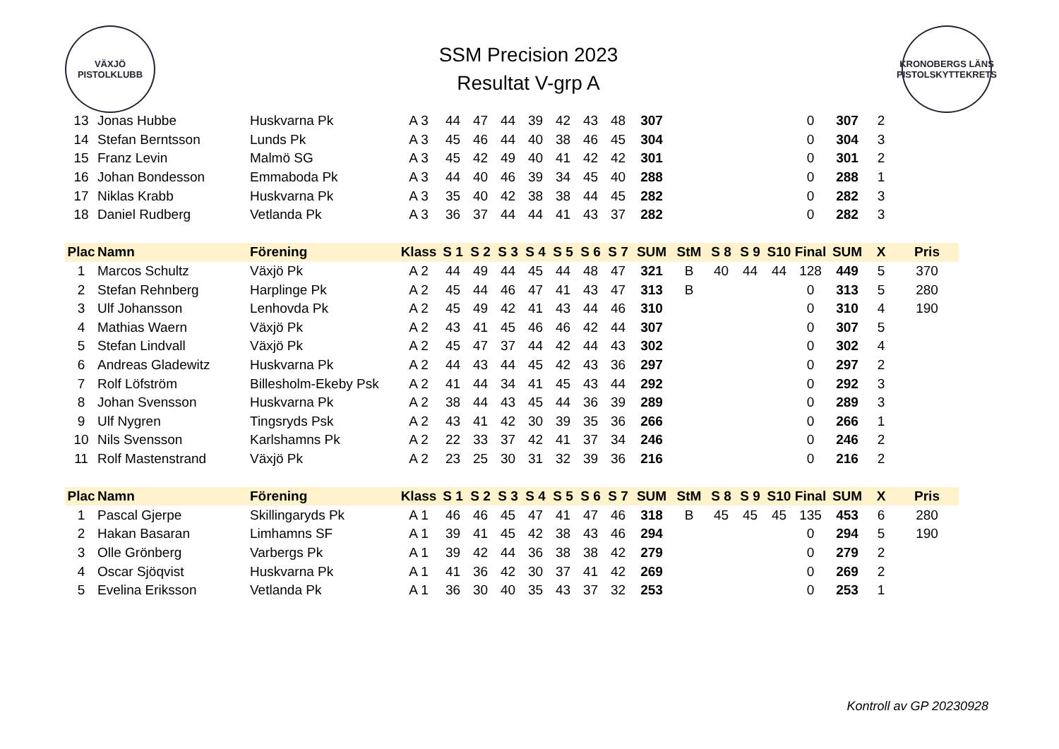VÄXJÖ
PISTOLKLUBB
SSM Precision 2023
Resultat V-grp A
KRONOBERGS LÄNS PISTOLSKYTTEKRETS
| 13 | Jonas Hubbe | Huskvarna Pk | A 3 | 44 | 47 | 44 | 39 | 42 | 43 | 48 | 307 | | | | | 0 | 307 | 2 | |
| 14 | Stefan Berntsson | Lunds Pk | A 3 | 45 | 46 | 44 | 40 | 38 | 46 | 45 | 304 | | | | | 0 | 304 | 3 | |
| 15 | Franz Levin | Malmö SG | A 3 | 45 | 42 | 49 | 40 | 41 | 42 | 42 | 301 | | | | | 0 | 301 | 2 | |
| 16 | Johan Bondesson | Emmaboda Pk | A 3 | 44 | 40 | 46 | 39 | 34 | 45 | 40 | 288 | | | | | 0 | 288 | 1 | |
| 17 | Niklas Krabb | Huskvarna Pk | A 3 | 35 | 40 | 42 | 38 | 38 | 44 | 45 | 282 | | | | | 0 | 282 | 3 | |
| 18 | Daniel Rudberg | Vetlanda Pk | A 3 | 36 | 37 | 44 | 44 | 41 | 43 | 37 | 282 | | | | | 0 | 282 | 3 | |
| Plac | Namn | Förening | Klass | S 1 | S 2 | S 3 | S 4 | S 5 | S 6 | S 7 | SUM | StM | S 8 | S 9 | S10 | Final | SUM | X | Pris |
| 1 | Marcos Schultz | Växjö Pk | A 2 | 44 | 49 | 44 | 45 | 44 | 48 | 47 | 321 | B | 40 | 44 | 44 | 128 | 449 | 5 | 370 |
| 2 | Stefan Rehnberg | Harplinge Pk | A 2 | 45 | 44 | 46 | 47 | 41 | 43 | 47 | 313 | B | | | | 0 | 313 | 5 | 280 |
| 3 | Ulf Johansson | Lenhovda Pk | A 2 | 45 | 49 | 42 | 41 | 43 | 44 | 46 | 310 | | | | | 0 | 310 | 4 | 190 |
| 4 | Mathias Waern | Växjö Pk | A 2 | 43 | 41 | 45 | 46 | 46 | 42 | 44 | 307 | | | | | 0 | 307 | 5 | |
| 5 | Stefan Lindvall | Växjö Pk | A 2 | 45 | 47 | 37 | 44 | 42 | 44 | 43 | 302 | | | | | 0 | 302 | 4 | |
| 6 | Andreas Gladewitz | Huskvarna Pk | A 2 | 44 | 43 | 44 | 45 | 42 | 43 | 36 | 297 | | | | | 0 | 297 | 2 | |
| 7 | Rolf Löfström | Billesholm-Ekeby Psk | A 2 | 41 | 44 | 34 | 41 | 45 | 43 | 44 | 292 | | | | | 0 | 292 | 3 | |
| 8 | Johan Svensson | Huskvarna Pk | A 2 | 38 | 44 | 43 | 45 | 44 | 36 | 39 | 289 | | | | | 0 | 289 | 3 | |
| 9 | Ulf Nygren | Tingsryds Psk | A 2 | 43 | 41 | 42 | 30 | 39 | 35 | 36 | 266 | | | | | 0 | 266 | 1 | |
| 10 | Nils Svensson | Karlshamns Pk | A 2 | 22 | 33 | 37 | 42 | 41 | 37 | 34 | 246 | | | | | 0 | 246 | 2 | |
| 11 | Rolf Mastenstrand | Växjö Pk | A 2 | 23 | 25 | 30 | 31 | 32 | 39 | 36 | 216 | | | | | 0 | 216 | 2 | |
| Plac | Namn | Förening | Klass | S 1 | S 2 | S 3 | S 4 | S 5 | S 6 | S 7 | SUM | StM | S 8 | S 9 | S10 | Final | SUM | X | Pris |
| 1 | Pascal Gjerpe | Skillingaryds Pk | A 1 | 46 | 46 | 45 | 47 | 41 | 47 | 46 | 318 | B | 45 | 45 | 45 | 135 | 453 | 6 | 280 |
| 2 | Hakan Basaran | Limhamns SF | A 1 | 39 | 41 | 45 | 42 | 38 | 43 | 46 | 294 | | | | | 0 | 294 | 5 | 190 |
| 3 | Olle Grönberg | Varbergs Pk | A 1 | 39 | 42 | 44 | 36 | 38 | 38 | 42 | 279 | | | | | 0 | 279 | 2 | |
| 4 | Oscar Sjöqvist | Huskvarna Pk | A 1 | 41 | 36 | 42 | 30 | 37 | 41 | 42 | 269 | | | | | 0 | 269 | 2 | |
| 5 | Evelina Eriksson | Vetlanda Pk | A 1 | 36 | 30 | 40 | 35 | 43 | 37 | 32 | 253 | | | | | 0 | 253 | 1 | |
Kontroll av GP 20230928